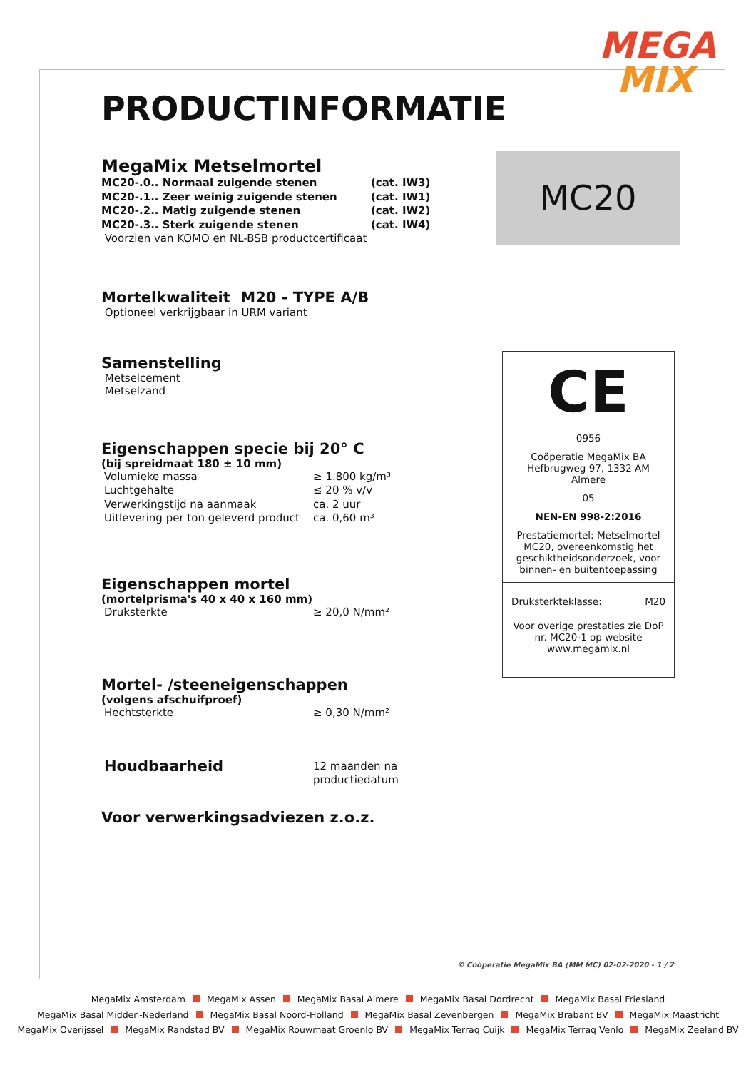MEGA
MIX
PRODUCTINFORMATIE
MegaMix Metselmortel
| MC20-.0.. Normaal zuigende stenen | (cat. IW3) |
| MC20-.1.. Zeer weinig zuigende stenen | (cat. IW1) |
| MC20-.2.. Matig zuigende stenen | (cat. IW2) |
| MC20-.3.. Sterk zuigende stenen | (cat. IW4) |
| Voorzien van KOMO en NL-BSB productcertificaat | |
Mortelkwaliteit M20 - TYPE A/B
Optioneel verkrijgbaar in URM variant
Samenstelling
Metselcement
Metselzand
Eigenschappen specie bij 20° C
(bij spreidmaat 180 ± 10 mm)
| Volumieke massa | ≥ 1.800 kg/m³ |
| Luchtgehalte | ≤ 20 % v/v |
| Verwerkingstijd na aanmaak | ca. 2 uur |
| Uitlevering per ton geleverd product | ca. 0,60 m³ |
Eigenschappen mortel
(mortelprisma's 40 x 40 x 160 mm)
| Druksterkte | ≥ 20,0 N/mm² |
Mortel- /steeneigenschappen
(volgens afschuifproef)
| Hechtsterkte | ≥ 0,30 N/mm² |
| Houdbaarheid | 12 maanden na productiedatum |
Voor verwerkingsadviezen z.o.z.
MC20
CE
0956
Coöperatie MegaMix BA
Hefbrugweg 97, 1332 AM Almere
05
NEN-EN 998-2:2016
Prestatiemortel: Metselmortel MC20, overeenkomstig het geschiktheidsonderzoek, voor binnen- en buitentoepassing
Druksterkteklasse: M20
Voor overige prestaties zie DoP nr. MC20-1 op website www.megamix.nl
© Coöperatie MegaMix BA (MM MC) 02-02-2020 - 1 / 2
MegaMix Amsterdam MegaMix Assen MegaMix Basal Almere MegaMix Basal Dordrecht MegaMix Basal Friesland
MegaMix Basal Midden-Nederland MegaMix Basal Noord-Holland MegaMix Basal Zevenbergen MegaMix Brabant BV MegaMix Maastricht
MegaMix Overijssel MegaMix Randstad BV MegaMix Rouwmaat Groenlo BV MegaMix Terraq Cuijk MegaMix Terraq Venlo MegaMix Zeeland BV